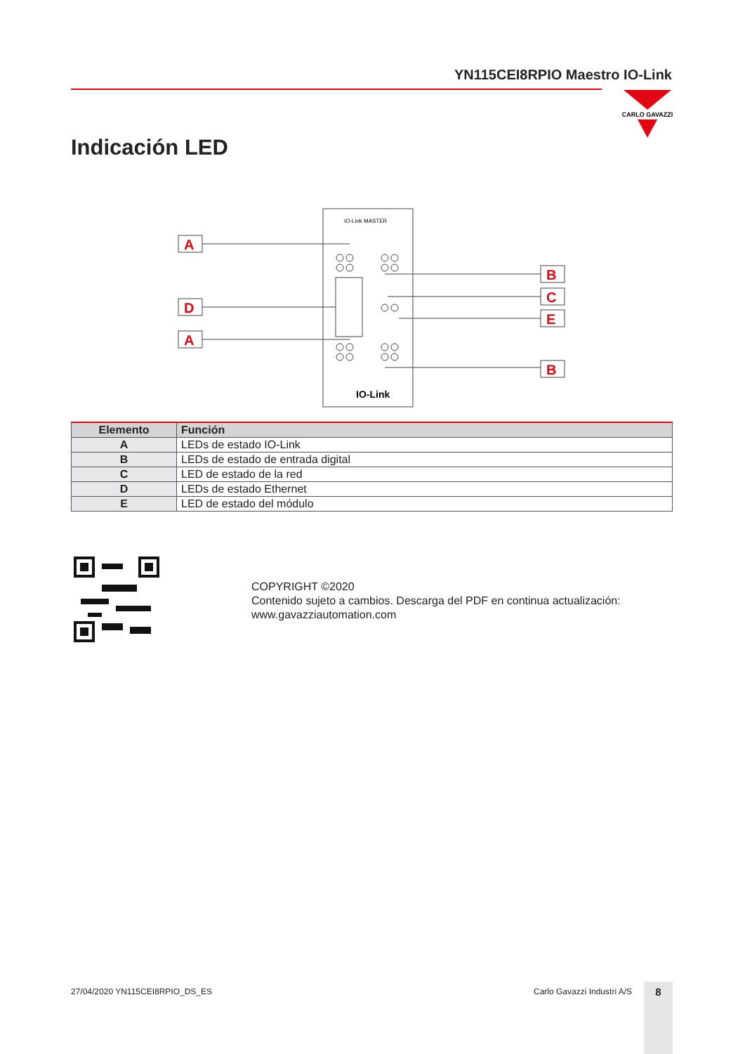YN115CEI8RPIO Maestro IO-Link
CARLO GAVAZZI
Indicación LED
IO-Link MASTER
IO-Link
A
D
A
B
C
E
B
| Elemento | Función |
| --- | --- |
| A | LEDs de estado IO-Link |
| B | LEDs de estado de entrada digital |
| C | LED de estado de la red |
| D | LEDs de estado Ethernet |
| E | LED de estado del módulo |
COPYRIGHT ©2020
Contenido sujeto a cambios. Descarga del PDF en continua actualización:
www.gavazziautomation.com
27/04/2020 YN115CEI8RPIO_DS_ES Carlo Gavazzi Industri A/S 8